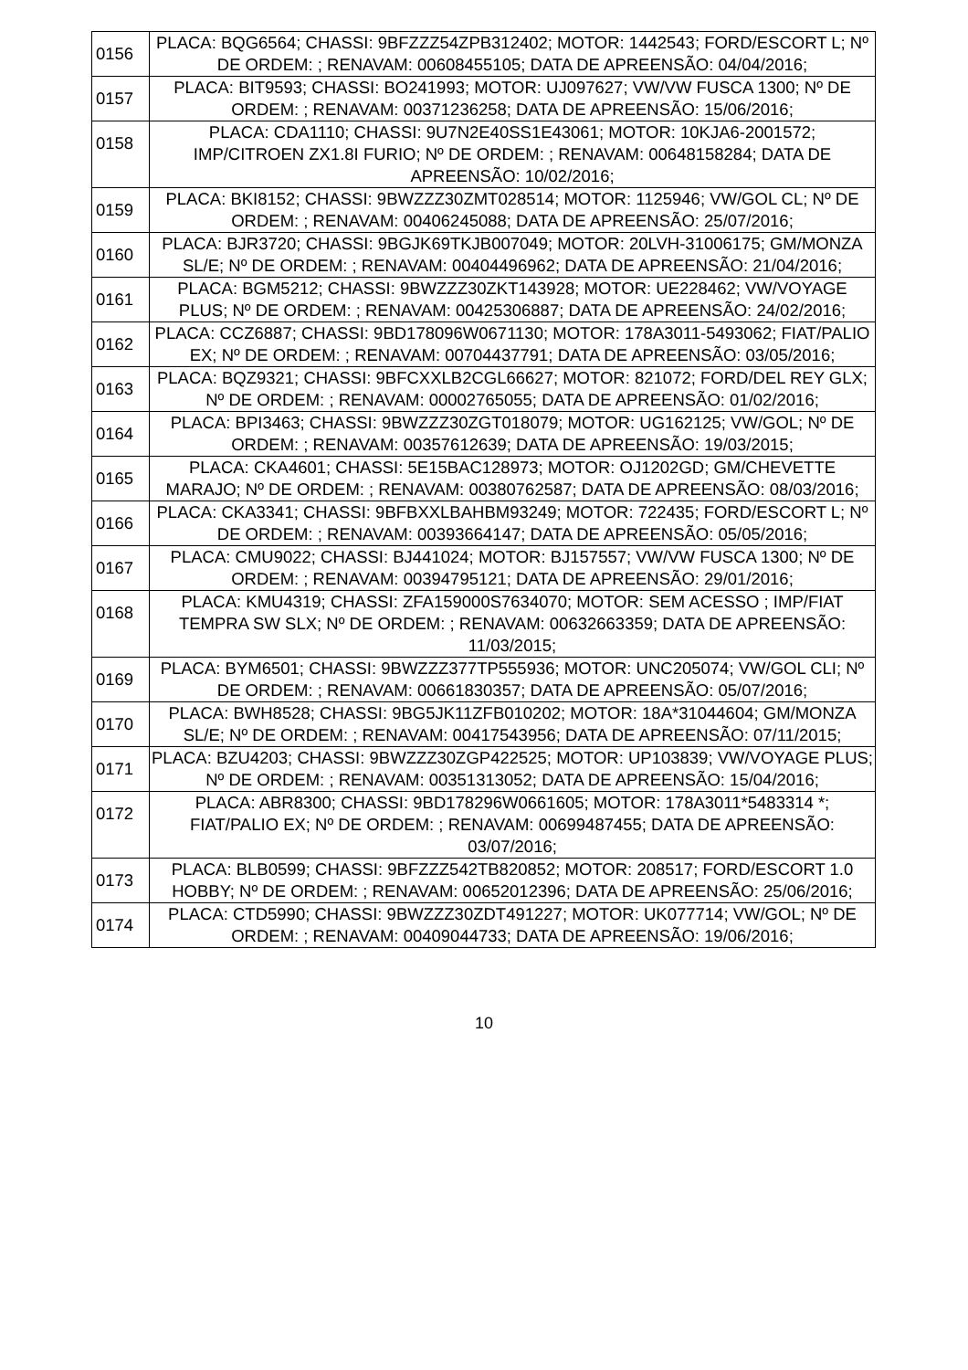| 0156 | PLACA: BQG6564; CHASSI: 9BFZZZ54ZPB312402; MOTOR: 1442543; FORD/ESCORT L; Nº DE ORDEM: ; RENAVAM: 00608455105; DATA DE APREENSÃO: 04/04/2016; |
| 0157 | PLACA: BIT9593; CHASSI: BO241993; MOTOR: UJ097627; VW/VW FUSCA 1300; Nº DE ORDEM: ; RENAVAM: 00371236258; DATA DE APREENSÃO: 15/06/2016; |
| 0158 | PLACA: CDA1110; CHASSI: 9U7N2E40SS1E43061; MOTOR: 10KJA6-2001572; IMP/CITROEN ZX1.8I FURIO; Nº DE ORDEM: ; RENAVAM: 00648158284; DATA DE APREENSÃO: 10/02/2016; |
| 0159 | PLACA: BKI8152; CHASSI: 9BWZZZ30ZMT028514; MOTOR: 1125946; VW/GOL CL; Nº DE ORDEM: ; RENAVAM: 00406245088; DATA DE APREENSÃO: 25/07/2016; |
| 0160 | PLACA: BJR3720; CHASSI: 9BGJK69TKJB007049; MOTOR: 20LVH-31006175; GM/MONZA SL/E; Nº DE ORDEM: ; RENAVAM: 00404496962; DATA DE APREENSÃO: 21/04/2016; |
| 0161 | PLACA: BGM5212; CHASSI: 9BWZZZ30ZKT143928; MOTOR: UE228462; VW/VOYAGE PLUS; Nº DE ORDEM: ; RENAVAM: 00425306887; DATA DE APREENSÃO: 24/02/2016; |
| 0162 | PLACA: CCZ6887; CHASSI: 9BD178096W0671130; MOTOR: 178A3011-5493062; FIAT/PALIO EX; Nº DE ORDEM: ; RENAVAM: 00704437791; DATA DE APREENSÃO: 03/05/2016; |
| 0163 | PLACA: BQZ9321; CHASSI: 9BFCXXLB2CGL66627; MOTOR: 821072; FORD/DEL REY GLX; Nº DE ORDEM: ; RENAVAM: 00002765055; DATA DE APREENSÃO: 01/02/2016; |
| 0164 | PLACA: BPI3463; CHASSI: 9BWZZZ30ZGT018079; MOTOR: UG162125; VW/GOL; Nº DE ORDEM: ; RENAVAM: 00357612639; DATA DE APREENSÃO: 19/03/2015; |
| 0165 | PLACA: CKA4601; CHASSI: 5E15BAC128973; MOTOR: OJ1202GD; GM/CHEVETTE MARAJO; Nº DE ORDEM: ; RENAVAM: 00380762587; DATA DE APREENSÃO: 08/03/2016; |
| 0166 | PLACA: CKA3341; CHASSI: 9BFBXXLBAHBM93249; MOTOR: 722435; FORD/ESCORT L; Nº DE ORDEM: ; RENAVAM: 00393664147; DATA DE APREENSÃO: 05/05/2016; |
| 0167 | PLACA: CMU9022; CHASSI: BJ441024; MOTOR: BJ157557; VW/VW FUSCA 1300; Nº DE ORDEM: ; RENAVAM: 00394795121; DATA DE APREENSÃO: 29/01/2016; |
| 0168 | PLACA: KMU4319; CHASSI: ZFA159000S7634070; MOTOR: SEM ACESSO ; IMP/FIAT TEMPRA SW SLX; Nº DE ORDEM: ; RENAVAM: 00632663359; DATA DE APREENSÃO: 11/03/2015; |
| 0169 | PLACA: BYM6501; CHASSI: 9BWZZZ377TP555936; MOTOR: UNC205074; VW/GOL CLI; Nº DE ORDEM: ; RENAVAM: 00661830357; DATA DE APREENSÃO: 05/07/2016; |
| 0170 | PLACA: BWH8528; CHASSI: 9BG5JK11ZFB010202; MOTOR: 18A*31044604; GM/MONZA SL/E; Nº DE ORDEM: ; RENAVAM: 00417543956; DATA DE APREENSÃO: 07/11/2015; |
| 0171 | PLACA: BZU4203; CHASSI: 9BWZZZ30ZGP422525; MOTOR: UP103839; VW/VOYAGE PLUS; Nº DE ORDEM: ; RENAVAM: 00351313052; DATA DE APREENSÃO: 15/04/2016; |
| 0172 | PLACA: ABR8300; CHASSI: 9BD178296W0661605; MOTOR: 178A3011*5483314 *; FIAT/PALIO EX; Nº DE ORDEM: ; RENAVAM: 00699487455; DATA DE APREENSÃO: 03/07/2016; |
| 0173 | PLACA: BLB0599; CHASSI: 9BFZZZ542TB820852; MOTOR: 208517; FORD/ESCORT 1.0 HOBBY; Nº DE ORDEM: ; RENAVAM: 00652012396; DATA DE APREENSÃO: 25/06/2016; |
| 0174 | PLACA: CTD5990; CHASSI: 9BWZZZ30ZDT491227; MOTOR: UK077714; VW/GOL; Nº DE ORDEM: ; RENAVAM: 00409044733; DATA DE APREENSÃO: 19/06/2016; |
10